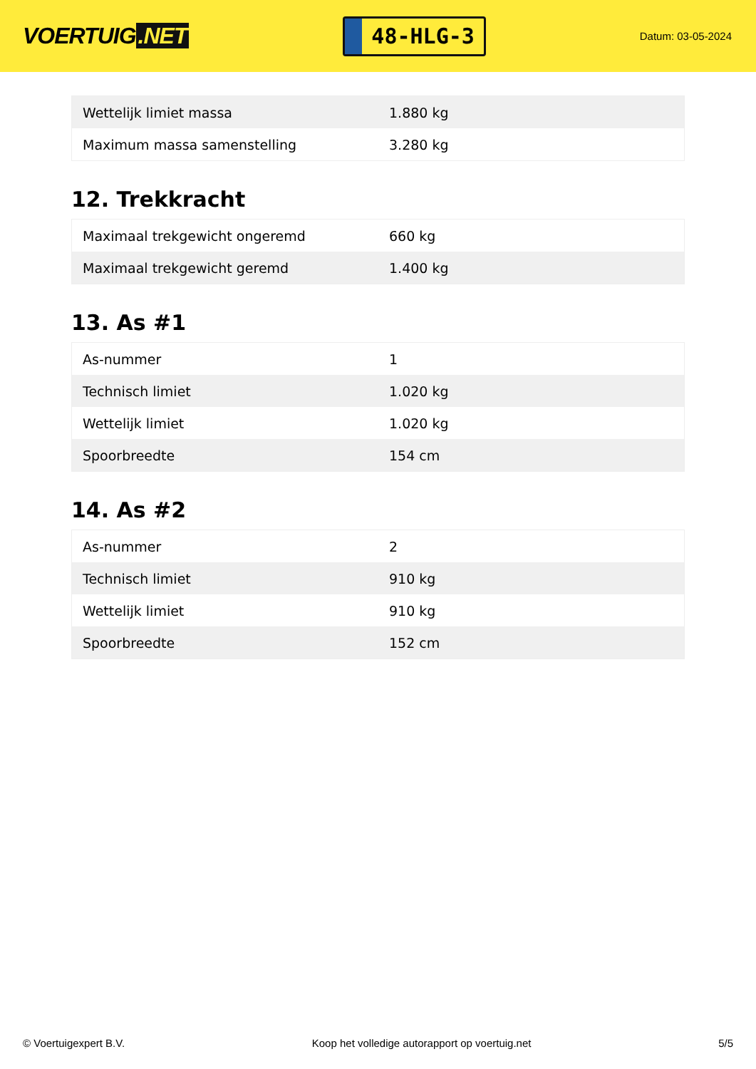VOERTUIG.NET
48-HLG-3
Datum: 03-05-2024
| Wettelijk limiet massa | 1.880 kg |
| Maximum massa samenstelling | 3.280 kg |
12. Trekkracht
| Maximaal trekgewicht ongeremd | 660 kg |
| Maximaal trekgewicht geremd | 1.400 kg |
13. As #1
| As-nummer | 1 |
| Technisch limiet | 1.020 kg |
| Wettelijk limiet | 1.020 kg |
| Spoorbreedte | 154 cm |
14. As #2
| As-nummer | 2 |
| Technisch limiet | 910 kg |
| Wettelijk limiet | 910 kg |
| Spoorbreedte | 152 cm |
© Voertuigexpert B.V. Koop het volledige autorapport op voertuig.net 5/5